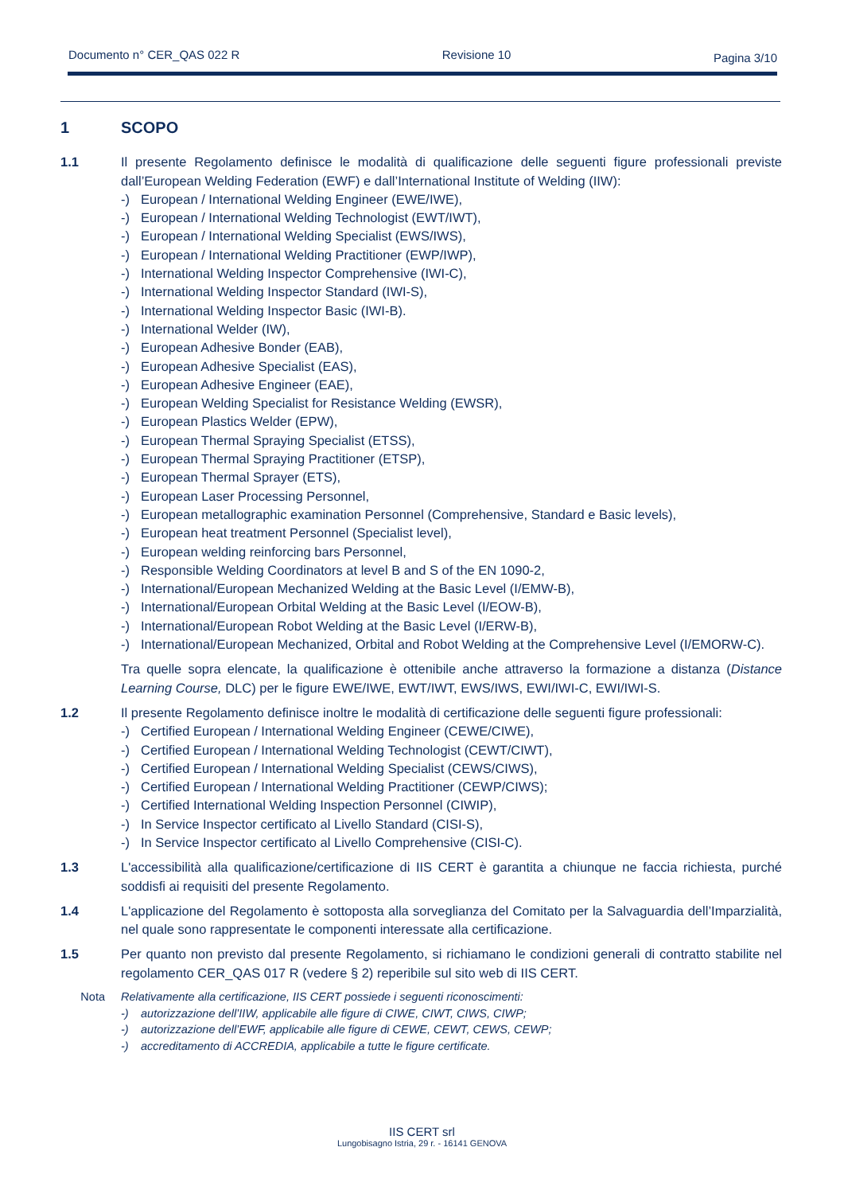Documento n° CER_QAS 022 R Revisione 10 Pagina 3/10
1 SCOPO
1.1 Il presente Regolamento definisce le modalità di qualificazione delle seguenti figure professionali previste dall’European Welding Federation (EWF) e dall’International Institute of Welding (IIW):
-) European / International Welding Engineer (EWE/IWE),
-) European / International Welding Technologist (EWT/IWT),
-) European / International Welding Specialist (EWS/IWS),
-) European / International Welding Practitioner (EWP/IWP),
-) International Welding Inspector Comprehensive (IWI-C),
-) International Welding Inspector Standard (IWI-S),
-) International Welding Inspector Basic (IWI-B).
-) International Welder (IW),
-) European Adhesive Bonder (EAB),
-) European Adhesive Specialist (EAS),
-) European Adhesive Engineer (EAE),
-) European Welding Specialist for Resistance Welding (EWSR),
-) European Plastics Welder (EPW),
-) European Thermal Spraying Specialist (ETSS),
-) European Thermal Spraying Practitioner (ETSP),
-) European Thermal Sprayer (ETS),
-) European Laser Processing Personnel,
-) European metallographic examination Personnel (Comprehensive, Standard e Basic levels),
-) European heat treatment Personnel (Specialist level),
-) European welding reinforcing bars Personnel,
-) Responsible Welding Coordinators at level B and S of the EN 1090-2,
-) International/European Mechanized Welding at the Basic Level (I/EMW-B),
-) International/European Orbital Welding at the Basic Level (I/EOW-B),
-) International/European Robot Welding at the Basic Level (I/ERW-B),
-) International/European Mechanized, Orbital and Robot Welding at the Comprehensive Level (I/EMORW-C).
Tra quelle sopra elencate, la qualificazione è ottenibile anche attraverso la formazione a distanza (Distance Learning Course, DLC) per le figure EWE/IWE, EWT/IWT, EWS/IWS, EWI/IWI-C, EWI/IWI-S.
1.2 Il presente Regolamento definisce inoltre le modalità di certificazione delle seguenti figure professionali:
-) Certified European / International Welding Engineer (CEWE/CIWE),
-) Certified European / International Welding Technologist (CEWT/CIWT),
-) Certified European / International Welding Specialist (CEWS/CIWS),
-) Certified European / International Welding Practitioner (CEWP/CIWS);
-) Certified International Welding Inspection Personnel (CIWIP),
-) In Service Inspector certificato al Livello Standard (CISI-S),
-) In Service Inspector certificato al Livello Comprehensive (CISI-C).
1.3 L'accessibilità alla qualificazione/certificazione di IIS CERT è garantita a chiunque ne faccia richiesta, purché soddisfi ai requisiti del presente Regolamento.
1.4 L'applicazione del Regolamento è sottoposta alla sorveglianza del Comitato per la Salvaguardia dell’Imparzialità, nel quale sono rappresentate le componenti interessate alla certificazione.
1.5 Per quanto non previsto dal presente Regolamento, si richiamano le condizioni generali di contratto stabilite nel regolamento CER_QAS 017 R (vedere § 2) reperibile sul sito web di IIS CERT.
Nota Relativamente alla certificazione, IIS CERT possiede i seguenti riconoscimenti:
-) autorizzazione dell’IIW, applicabile alle figure di CIWE, CIWT, CIWS, CIWP;
-) autorizzazione dell’EWF, applicabile alle figure di CEWE, CEWT, CEWS, CEWP;
-) accreditamento di ACCREDIA, applicabile a tutte le figure certificate.
IIS CERT srl
Lungobisagno Istria, 29 r. - 16141 GENOVA